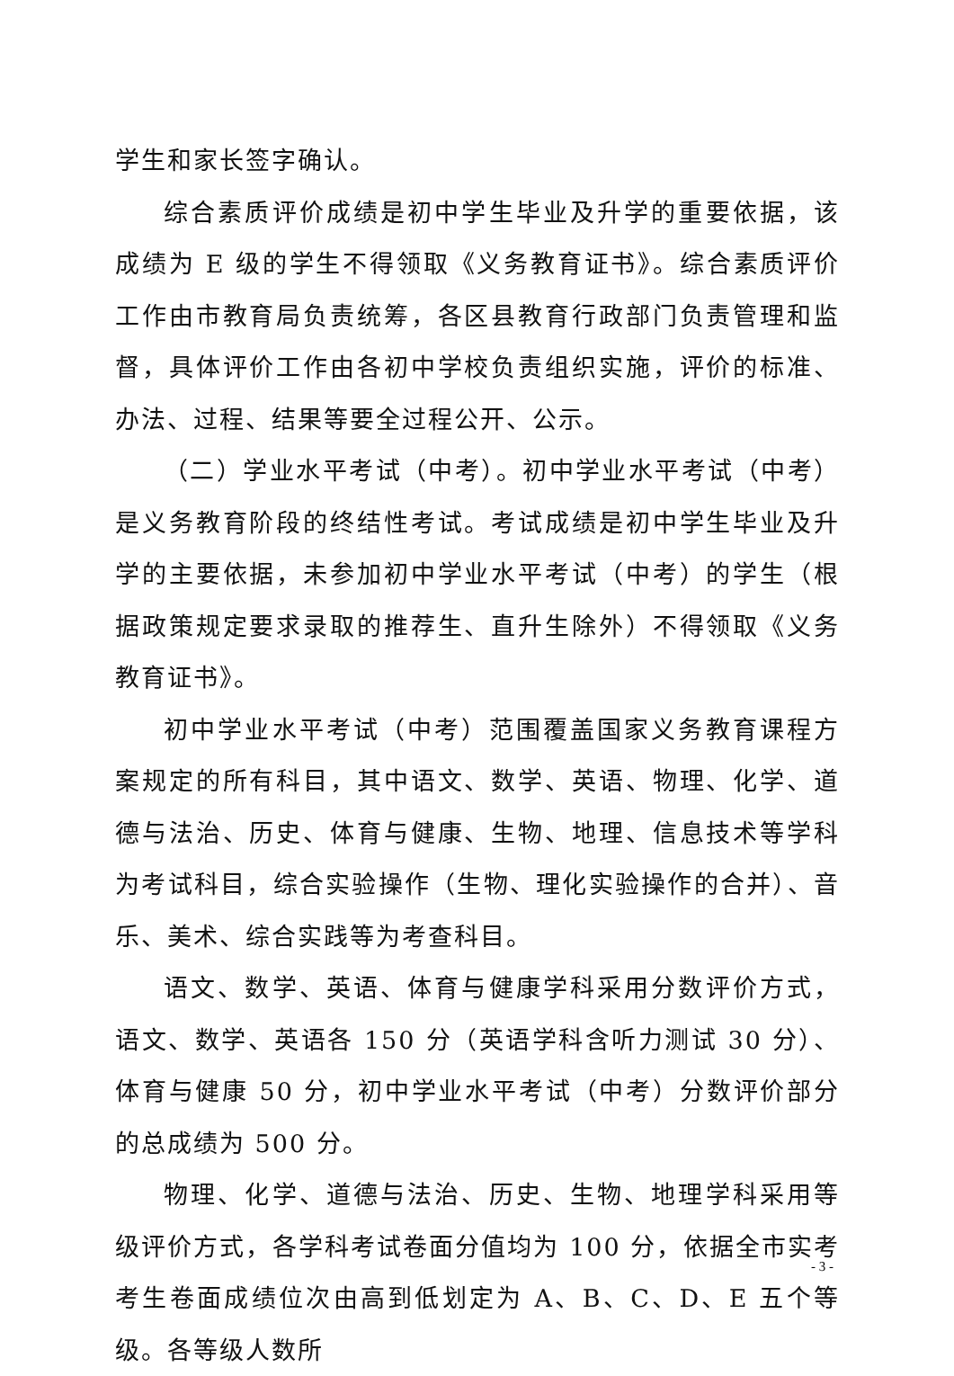学生和家长签字确认。
综合素质评价成绩是初中学生毕业及升学的重要依据，该成绩为 E 级的学生不得领取《义务教育证书》。综合素质评价工作由市教育局负责统筹，各区县教育行政部门负责管理和监督，具体评价工作由各初中学校负责组织实施，评价的标准、办法、过程、结果等要全过程公开、公示。
（二）学业水平考试（中考）。初中学业水平考试（中考）是义务教育阶段的终结性考试。考试成绩是初中学生毕业及升学的主要依据，未参加初中学业水平考试（中考）的学生（根据政策规定要求录取的推荐生、直升生除外）不得领取《义务教育证书》。
初中学业水平考试（中考）范围覆盖国家义务教育课程方案规定的所有科目，其中语文、数学、英语、物理、化学、道德与法治、历史、体育与健康、生物、地理、信息技术等学科为考试科目，综合实验操作（生物、理化实验操作的合并）、音乐、美术、综合实践等为考查科目。
语文、数学、英语、体育与健康学科采用分数评价方式，语文、数学、英语各 150 分（英语学科含听力测试 30 分）、体育与健康 50 分，初中学业水平考试（中考）分数评价部分的总成绩为 500 分。
物理、化学、道德与法治、历史、生物、地理学科采用等级评价方式，各学科考试卷面分值均为 100 分，依据全市实考考生卷面成绩位次由高到低划定为 A、B、C、D、E 五个等级。各等级人数所
- 3 -